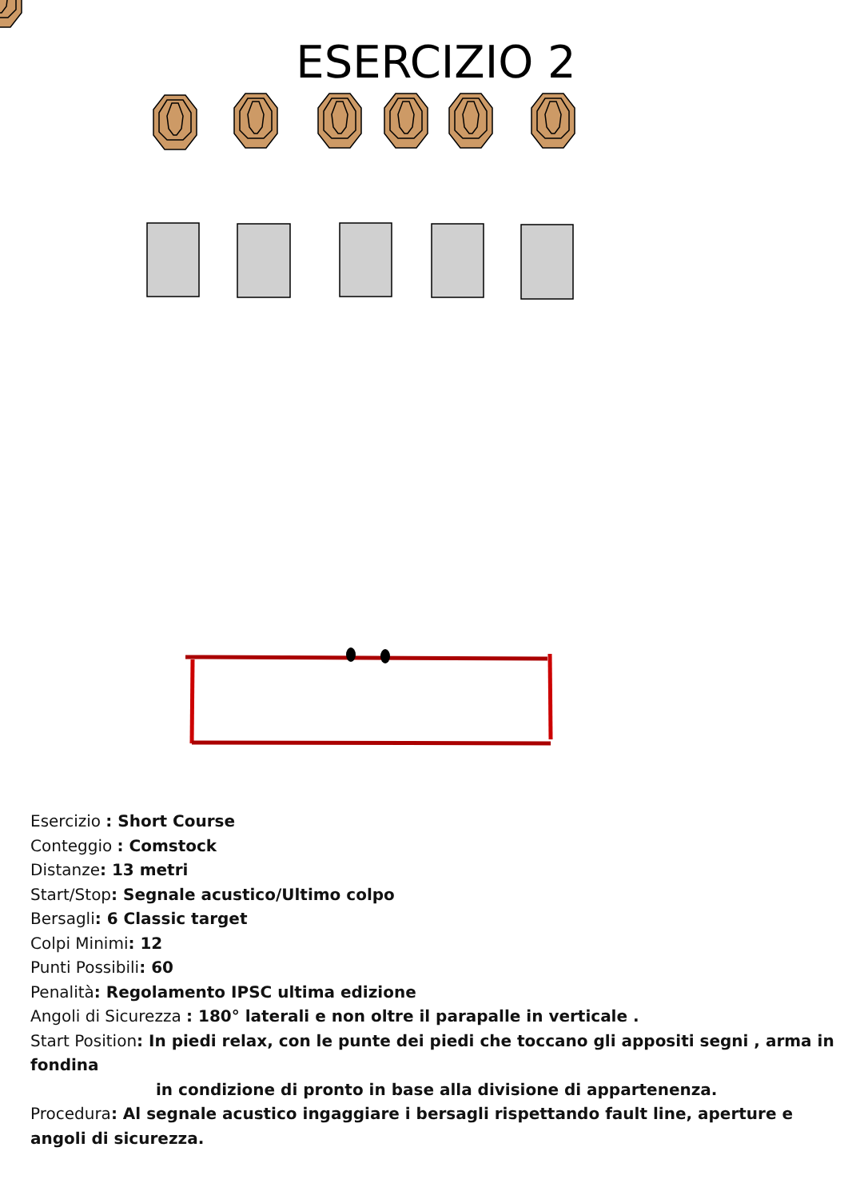ESERCIZIO 2
Esercizio : Short Course
Conteggio : Comstock
Distanze: 13 metri
Start/Stop: Segnale acustico/Ultimo colpo
Bersagli: 6 Classic target
Colpi Minimi: 12
Punti Possibili: 60
Penalità: Regolamento IPSC ultima edizione
Angoli di Sicurezza : 180° laterali e non oltre il parapalle in verticale .
Start Position: In piedi relax, con le punte dei piedi che toccano gli appositi segni , arma in fondina
in condizione di pronto in base alla divisione di appartenenza.
Procedura: Al segnale acustico ingaggiare i bersagli rispettando fault line, aperture e angoli di sicurezza.